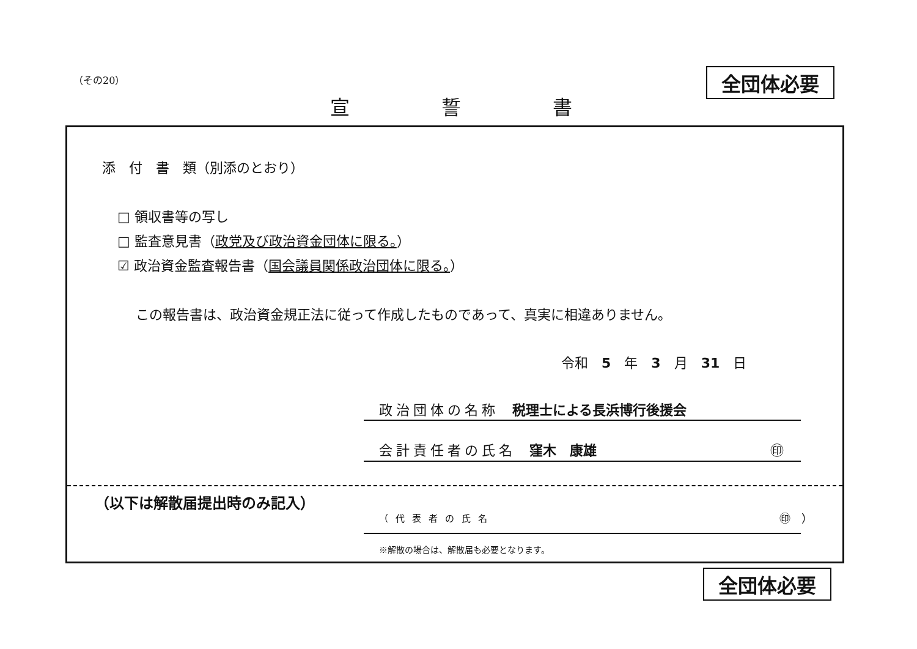（その20） 全団体必要
宣誓書
添　付　書　類（別添のとおり）
□ 領収書等の写し
□ 監査意見書（政党及び政治資金団体に限る。）
☑ 政治資金監査報告書（国会議員関係政治団体に限る。）
この報告書は、政治資金規正法に従って作成したものであって、真実に相違ありません。
令和　5　年　3　月　31　日
政治団体の名称　税理士による長浜博行後援会
会計責任者の氏名　窪木　康雄 ㊞
（以下は解散届提出時のみ記入）
（代表者の氏名 ㊞　）
※解散の場合は、解散届も必要となります。
全団体必要